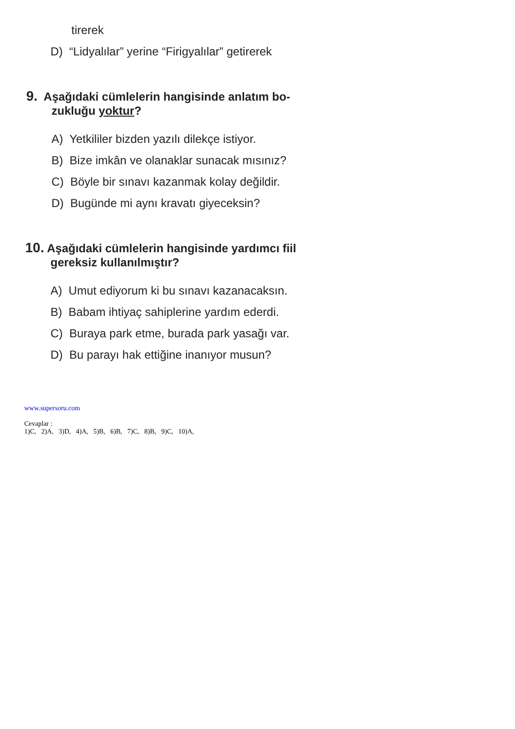tirerek
D) “Lidyalılar” yerine “Firigyalılar” getirerek
9. Aşağıdaki cümlelerin hangisinde anlatım bo-
zukluğu yoktur?
A) Yetkililer bizden yazılı dilekçe istiyor.
B) Bize imkân ve olanaklar sunacak mısınız?
C) Böyle bir sınavı kazanmak kolay değildir.
D) Bugünde mi aynı kravatı giyeceksin?
10. Aşağıdaki cümlelerin hangisinde yardımcı fiil
gereksiz kullanılmıştır?
A) Umut ediyorum ki bu sınavı kazanacaksın.
B) Babam ihtiyaç sahiplerine yardım ederdi.
C) Buraya park etme, burada park yasağı var.
D) Bu parayı hak ettiğine inanıyor musun?
www.supersoru.com
Cevaplar :
1)C, 2)A, 3)D, 4)A, 5)B, 6)B, 7)C, 8)B, 9)C, 10)A,